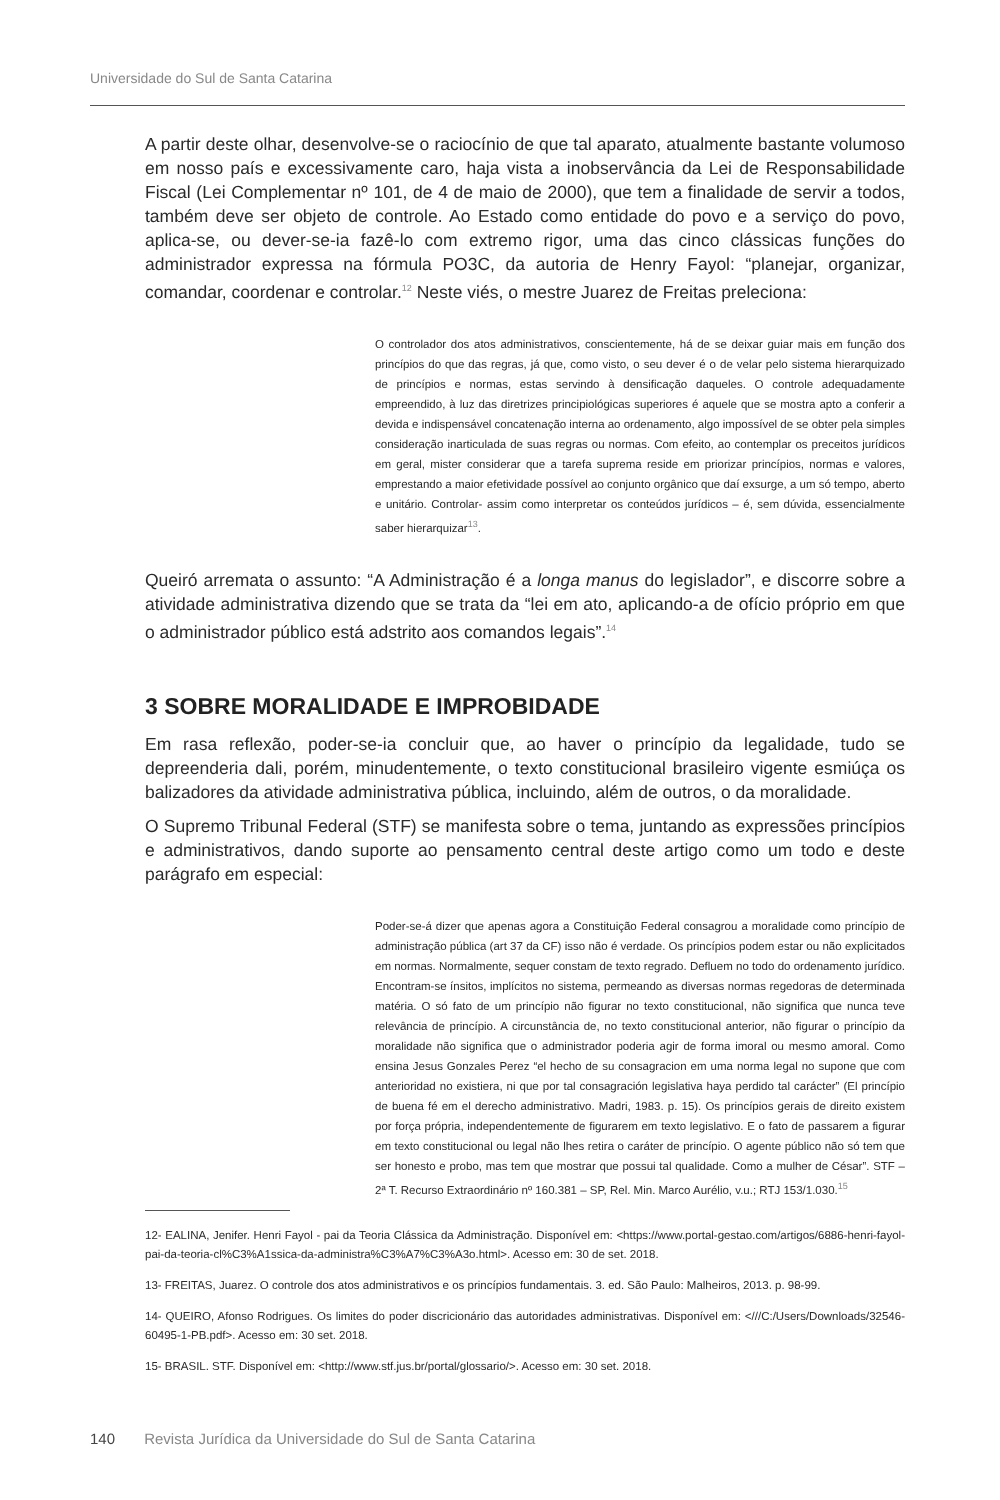Universidade do Sul de Santa Catarina
A partir deste olhar, desenvolve-se o raciocínio de que tal aparato, atualmente bastante volumoso em nosso país e excessivamente caro, haja vista a inobservância da Lei de Responsabilidade Fiscal (Lei Complementar nº 101, de 4 de maio de 2000), que tem a finalidade de servir a todos, também deve ser objeto de controle. Ao Estado como entidade do povo e a serviço do povo, aplica-se, ou dever-se-ia fazê-lo com extremo rigor, uma das cinco clássicas funções do administrador expressa na fórmula PO3C, da autoria de Henry Fayol: “planejar, organizar, comandar, coordenar e controlar.<sup>12</sup> Neste viés, o mestre Juarez de Freitas preleciona:
O controlador dos atos administrativos, conscientemente, há de se deixar guiar mais em função dos princípios do que das regras, já que, como visto, o seu dever é o de velar pelo sistema hierarquizado de princípios e normas, estas servindo à densificação daqueles. O controle adequadamente empreendido, à luz das diretrizes principiológicas superiores é aquele que se mostra apto a conferir a devida e indispensável concatenação interna ao ordenamento, algo impossível de se obter pela simples consideração inarticulada de suas regras ou normas. Com efeito, ao contemplar os preceitos jurídicos em geral, mister considerar que a tarefa suprema reside em priorizar princípios, normas e valores, emprestando a maior efetividade possível ao conjunto orgânico que daí exsurge, a um só tempo, aberto e unitário. Controlar- assim como interpretar os conteúdos jurídicos – é, sem dúvida, essencialmente saber hierarquizar<sup>13</sup>.
Queiró arremata o assunto: “A Administração é a longa manus do legislador”, e discorre sobre a atividade administrativa dizendo que se trata da “lei em ato, aplicando-a de ofício próprio em que o administrador público está adstrito aos comandos legais”.<sup>14</sup>
3 SOBRE MORALIDADE E IMPROBIDADE
Em rasa reflexão, poder-se-ia concluir que, ao haver o princípio da legalidade, tudo se depreenderia dali, porém, minudentemente, o texto constitucional brasileiro vigente esmiúça os balizadores da atividade administrativa pública, incluindo, além de outros, o da moralidade.
O Supremo Tribunal Federal (STF) se manifesta sobre o tema, juntando as expressões princípios e administrativos, dando suporte ao pensamento central deste artigo como um todo e deste parágrafo em especial:
Poder-se-á dizer que apenas agora a Constituição Federal consagrou a moralidade como princípio de administração pública (art 37 da CF) isso não é verdade. Os princípios podem estar ou não explicitados em normas. Normalmente, sequer constam de texto regrado. Defluem no todo do ordenamento jurídico. Encontram-se ínsitos, implícitos no sistema, permeando as diversas normas regedoras de determinada matéria. O só fato de um princípio não figurar no texto constitucional, não significa que nunca teve relevância de princípio. A circunstância de, no texto constitucional anterior, não figurar o princípio da moralidade não significa que o administrador poderia agir de forma imoral ou mesmo amoral. Como ensina Jesus Gonzales Perez “el hecho de su consagracion em uma norma legal no supone que com anterioridad no existiera, ni que por tal consagración legislativa haya perdido tal carácter” (El princípio de buena fé em el derecho administrativo. Madri, 1983. p. 15). Os princípios gerais de direito existem por força própria, independentemente de figurarem em texto legislativo. E o fato de passarem a figurar em texto constitucional ou legal não lhes retira o caráter de princípio. O agente público não só tem que ser honesto e probo, mas tem que mostrar que possui tal qualidade. Como a mulher de César”. STF – 2ª T. Recurso Extraordinário nº 160.381 – SP, Rel. Min. Marco Aurélio, v.u.; RTJ 153/1.030.<sup>15</sup>
12- EALINA, Jenifer. Henri Fayol - pai da Teoria Clássica da Administração. Disponível em: <https://www.portal-gestao.com/artigos/6886-henri-fayol-pai-da-teoria-cl%C3%A1ssica-da-administra%C3%A7%C3%A3o.html>. Acesso em: 30 de set. 2018.
13- FREITAS, Juarez. O controle dos atos administrativos e os princípios fundamentais. 3. ed. São Paulo: Malheiros, 2013. p. 98-99.
14- QUEIRO, Afonso Rodrigues. Os limites do poder discricionário das autoridades administrativas. Disponível em: <///C:/Users/Downloads/32546-60495-1-PB.pdf>. Acesso em: 30 set. 2018.
15- BRASIL. STF. Disponível em: <http://www.stf.jus.br/portal/glossario/>. Acesso em: 30 set. 2018.
140 Revista Jurídica da Universidade do Sul de Santa Catarina